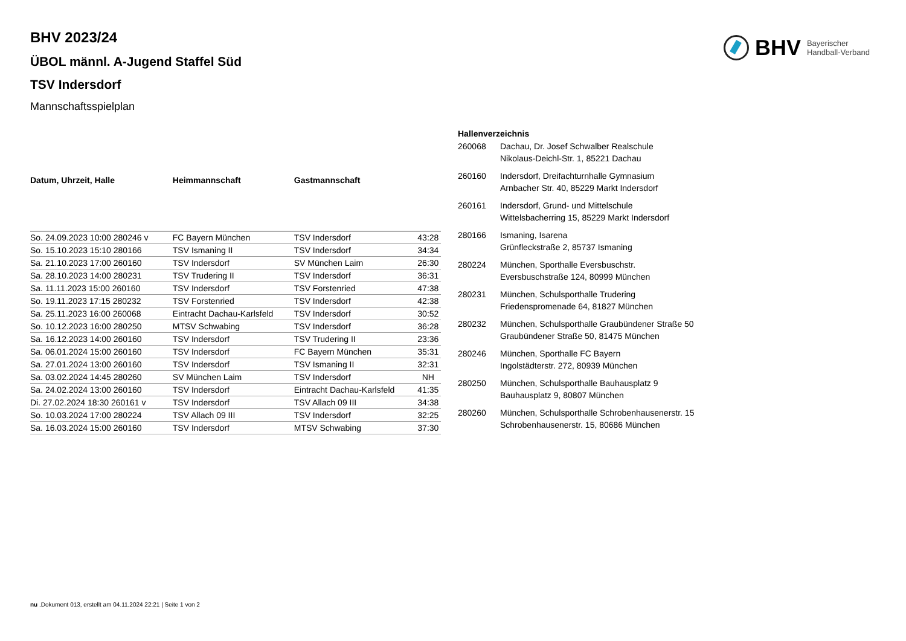BHV Bayerischer
Handball-Verband
BHV 2023/24
ÜBOL männl. A-Jugend Staffel Süd
TSV Indersdorf
Mannschaftsspielplan
| Datum, Uhrzeit, Halle | Heimmannschaft | Gastmannschaft | |
| --- | --- | --- | --- |
| So. 24.09.2023 10:00 280246 v | FC Bayern München | TSV Indersdorf | 43:28 |
| So. 15.10.2023 15:10 280166 | TSV Ismaning II | TSV Indersdorf | 34:34 |
| Sa. 21.10.2023 17:00 260160 | TSV Indersdorf | SV München Laim | 26:30 |
| Sa. 28.10.2023 14:00 280231 | TSV Trudering II | TSV Indersdorf | 36:31 |
| Sa. 11.11.2023 15:00 260160 | TSV Indersdorf | TSV Forstenried | 47:38 |
| So. 19.11.2023 17:15 280232 | TSV Forstenried | TSV Indersdorf | 42:38 |
| Sa. 25.11.2023 16:00 260068 | Eintracht Dachau-Karlsfeld | TSV Indersdorf | 30:52 |
| So. 10.12.2023 16:00 280250 | MTSV Schwabing | TSV Indersdorf | 36:28 |
| Sa. 16.12.2023 14:00 260160 | TSV Indersdorf | TSV Trudering II | 23:36 |
| Sa. 06.01.2024 15:00 260160 | TSV Indersdorf | FC Bayern München | 35:31 |
| Sa. 27.01.2024 13:00 260160 | TSV Indersdorf | TSV Ismaning II | 32:31 |
| Sa. 03.02.2024 14:45 280260 | SV München Laim | TSV Indersdorf | NH |
| Sa. 24.02.2024 13:00 260160 | TSV Indersdorf | Eintracht Dachau-Karlsfeld | 41:35 |
| Di. 27.02.2024 18:30 260161 v | TSV Indersdorf | TSV Allach 09 III | 34:38 |
| So. 10.03.2024 17:00 280224 | TSV Allach 09 III | TSV Indersdorf | 32:25 |
| Sa. 16.03.2024 15:00 260160 | TSV Indersdorf | MTSV Schwabing | 37:30 |
Hallenverzeichnis
| 260068 | Dachau, Dr. Josef Schwalber Realschule Nikolaus-Deichl-Str. 1, 85221 Dachau |
| 260160 | Indersdorf, Dreifachturnhalle Gymnasium Arnbacher Str. 40, 85229 Markt Indersdorf |
| 260161 | Indersdorf, Grund- und Mittelschule Wittelsbacherring 15, 85229 Markt Indersdorf |
| 280166 | Ismaning, Isarena Grünfleckstraße 2, 85737 Ismaning |
| 280224 | München, Sporthalle Eversbuschstr. Eversbuschstraße 124, 80999 München |
| 280231 | München, Schulsporthalle Trudering Friedenspromenade 64, 81827 München |
| 280232 | München, Schulsporthalle Graubündener Straße 50 Graubündener Straße 50, 81475 München |
| 280246 | München, Sporthalle FC Bayern Ingolstädterstr. 272, 80939 München |
| 280250 | München, Schulsporthalle Bauhausplatz 9 Bauhausplatz 9, 80807 München |
| 280260 | München, Schulsporthalle Schrobenhausenerstr. 15 Schrobenhausenerstr. 15, 80686 München |
nu .Dokument 013, erstellt am 04.11.2024 22:21 | Seite 1 von 2